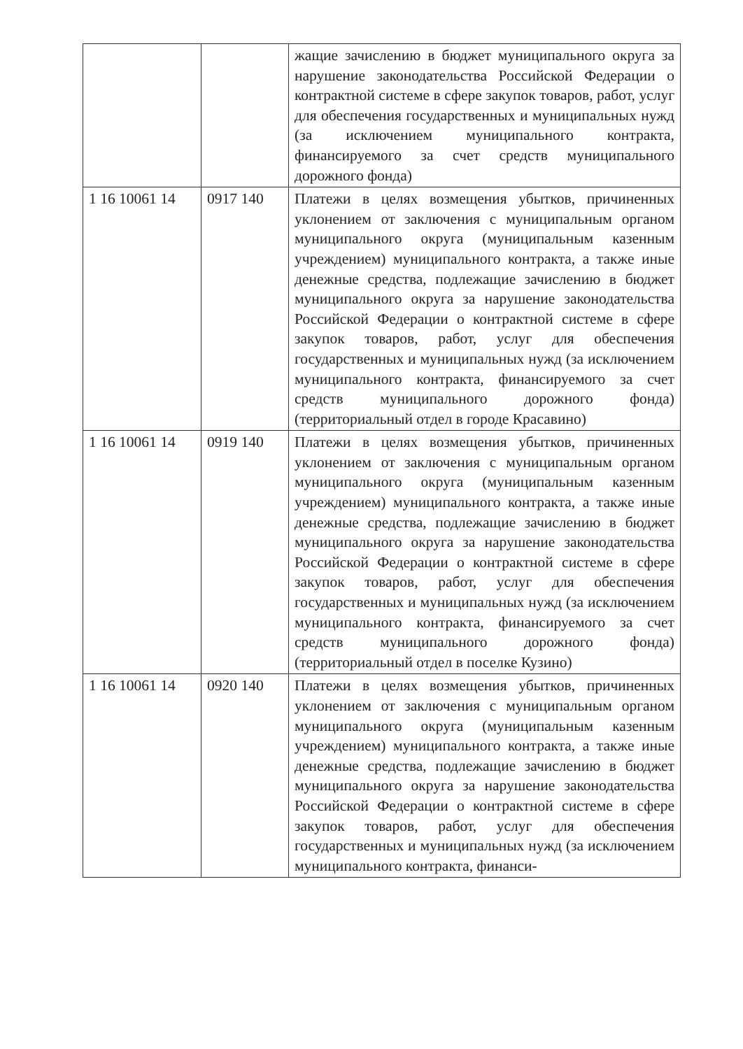| | | жащие зачислению в бюджет муниципального округа за нарушение законодательства Российской Федерации о контрактной системе в сфере закупок товаров, работ, услуг для обеспечения государственных и муниципальных нужд (за исключением муниципального контракта, финансируемого за счет средств муниципального дорожного фонда) |
| 1 16 10061 14 | 0917 140 | Платежи в целях возмещения убытков, причиненных уклонением от заключения с муниципальным органом муниципального округа (муниципальным казенным учреждением) муниципального контракта, а также иные денежные средства, подлежащие зачислению в бюджет муниципального округа за нарушение законодательства Российской Федерации о контрактной системе в сфере закупок товаров, работ, услуг для обеспечения государственных и муниципальных нужд (за исключением муниципального контракта, финансируемого за счет средств муниципального дорожного фонда) (территориальный отдел в городе Красавино) |
| 1 16 10061 14 | 0919 140 | Платежи в целях возмещения убытков, причиненных уклонением от заключения с муниципальным органом муниципального округа (муниципальным казенным учреждением) муниципального контракта, а также иные денежные средства, подлежащие зачислению в бюджет муниципального округа за нарушение законодательства Российской Федерации о контрактной системе в сфере закупок товаров, работ, услуг для обеспечения государственных и муниципальных нужд (за исключением муниципального контракта, финансируемого за счет средств муниципального дорожного фонда) (территориальный отдел в поселке Кузино) |
| 1 16 10061 14 | 0920 140 | Платежи в целях возмещения убытков, причиненных уклонением от заключения с муниципальным органом муниципального округа (муниципальным казенным учреждением) муниципального контракта, а также иные денежные средства, подлежащие зачислению в бюджет муниципального округа за нарушение законодательства Российской Федерации о контрактной системе в сфере закупок товаров, работ, услуг для обеспечения государственных и муниципальных нужд (за исключением муниципального контракта, финанси- |